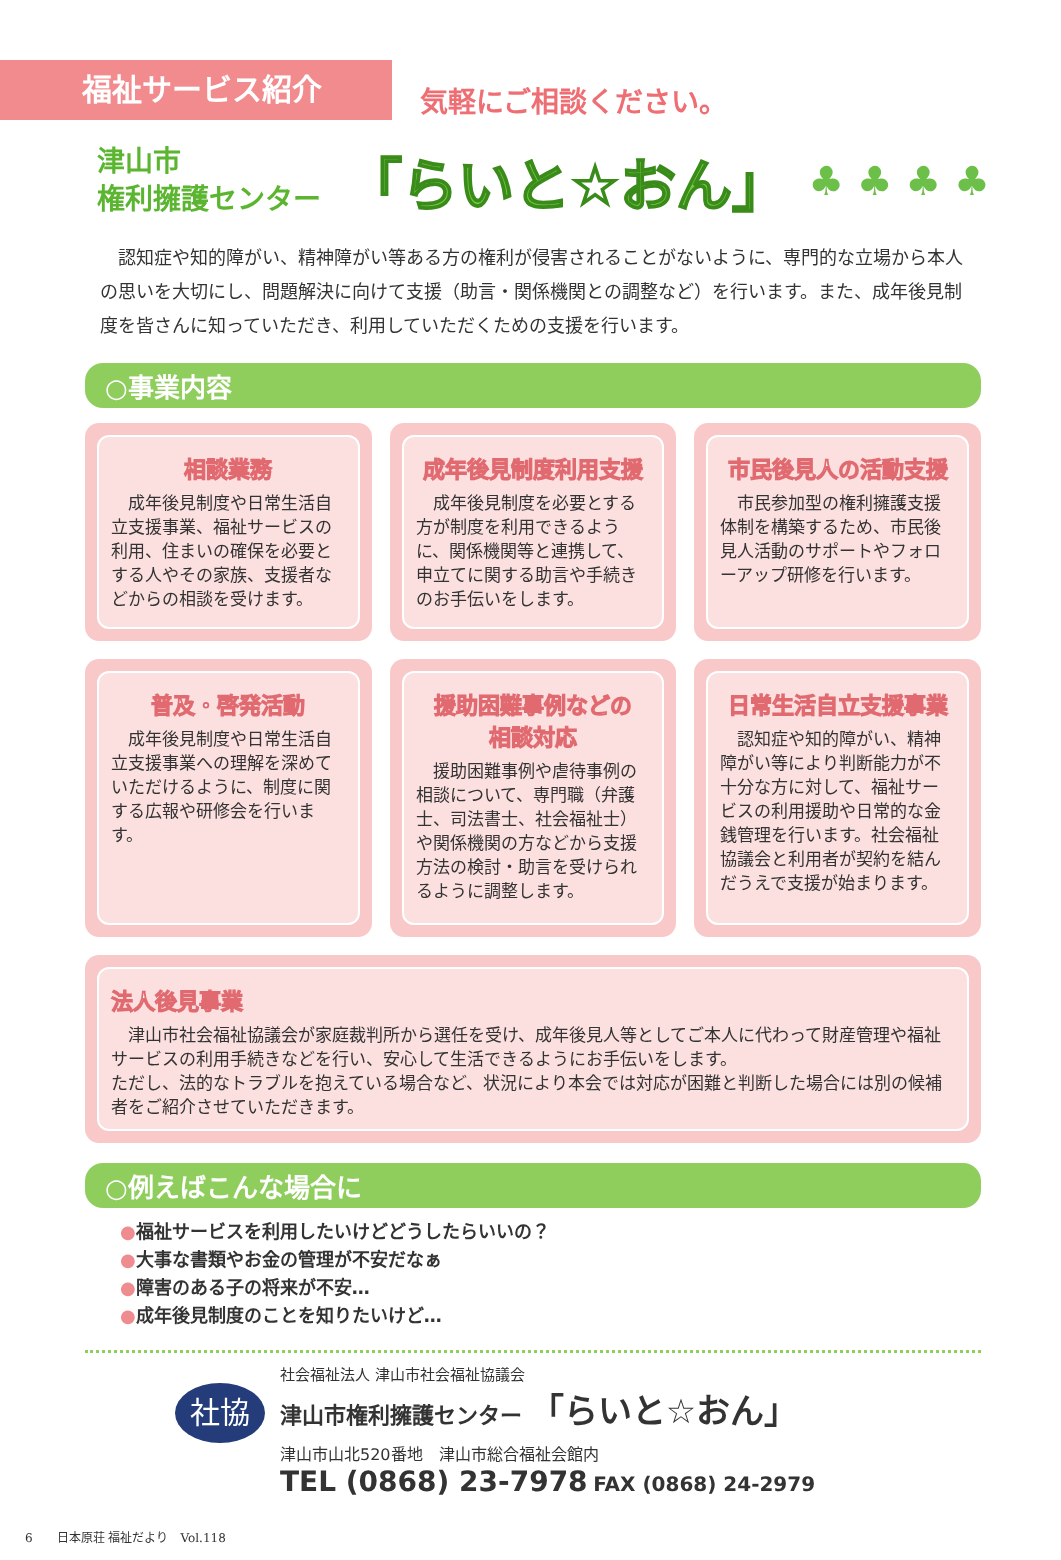福祉サービス紹介
気軽にご相談ください。
津山市
権利擁護センター
「らいと☆おん」
♣ ♣ ♣ ♣
認知症や知的障がい、精神障がい等ある方の権利が侵害されることがないように、専門的な立場から本人の思いを大切にし、問題解決に向けて支援（助言・関係機関との調整など）を行います。また、成年後見制度を皆さんに知っていただき、利用していただくための支援を行います。
○事業内容
相談業務
成年後見制度や日常生活自立支援事業、福祉サービスの利用、住まいの確保を必要とする人やその家族、支援者などからの相談を受けます。
成年後見制度利用支援
成年後見制度を必要とする方が制度を利用できるように、関係機関等と連携して、申立てに関する助言や手続きのお手伝いをします。
市民後見人の活動支援
市民参加型の権利擁護支援体制を構築するため、市民後見人活動のサポートやフォローアップ研修を行います。
普及・啓発活動
成年後見制度や日常生活自立支援事業への理解を深めていただけるように、制度に関する広報や研修会を行います。
援助困難事例などの
相談対応
援助困難事例や虐待事例の相談について、専門職（弁護士、司法書士、社会福祉士）や関係機関の方などから支援方法の検討・助言を受けられるように調整します。
日常生活自立支援事業
認知症や知的障がい、精神障がい等により判断能力が不十分な方に対して、福祉サービスの利用援助や日常的な金銭管理を行います。社会福祉協議会と利用者が契約を結んだうえで支援が始まります。
法人後見事業
津山市社会福祉協議会が家庭裁判所から選任を受け、成年後見人等としてご本人に代わって財産管理や福祉サービスの利用手続きなどを行い、安心して生活できるようにお手伝いをします。
ただし、法的なトラブルを抱えている場合など、状況により本会では対応が困難と判断した場合には別の候補者をご紹介させていただきます。
○例えばこんな場合に
●福祉サービスを利用したいけどどうしたらいいの？
●大事な書類やお金の管理が不安だなぁ
●障害のある子の将来が不安…
●成年後見制度のことを知りたいけど…
社協
社会福祉法人 津山市社会福祉協議会
津山市権利擁護センター 「らいと☆おん」
津山市山北520番地　津山市総合福祉会館内
TEL (0868) 23-7978 FAX (0868) 24-2979
6　　日本原荘 福祉だより　Vol.118